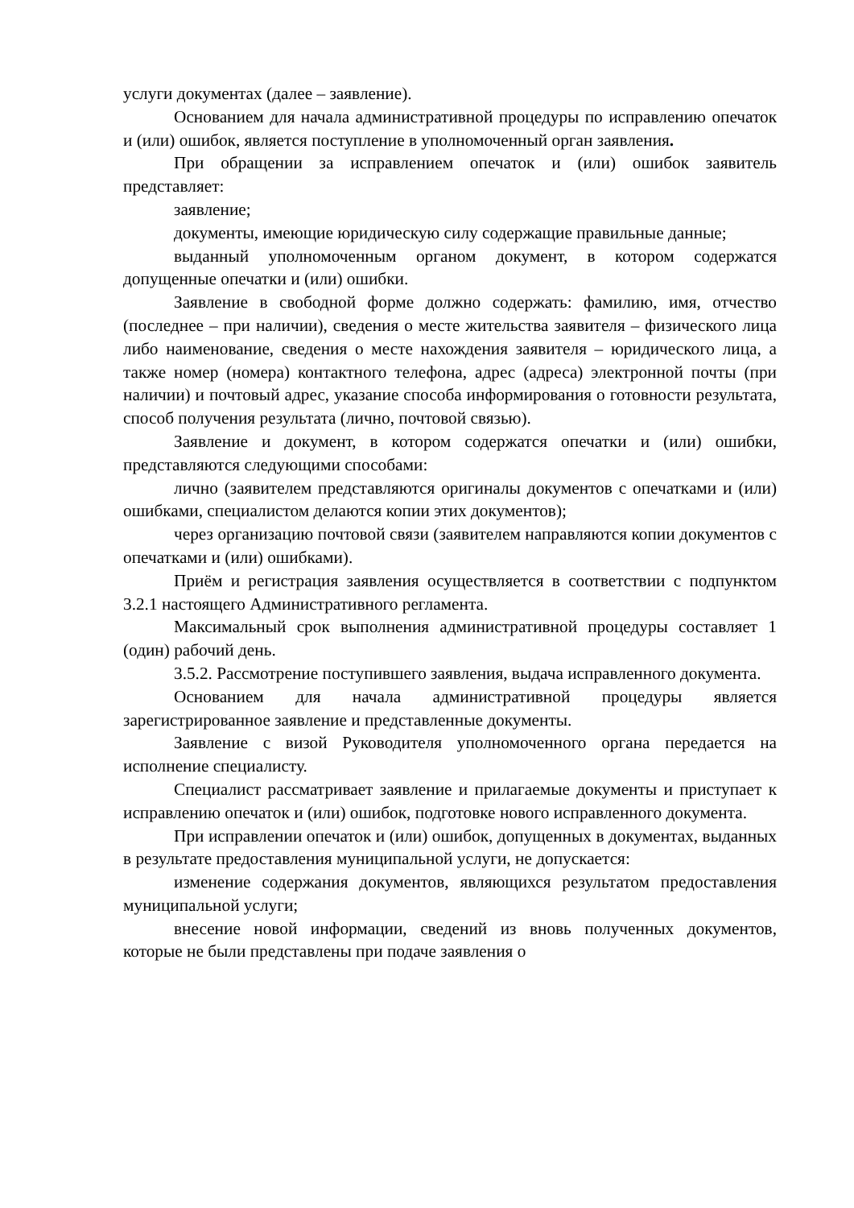услуги документах (далее – заявление).
Основанием для начала административной процедуры по исправлению опечаток и (или) ошибок, является поступление в уполномоченный орган заявления.
При обращении за исправлением опечаток и (или) ошибок заявитель представляет:
заявление;
документы, имеющие юридическую силу содержащие правильные данные;
выданный уполномоченным органом документ, в котором содержатся допущенные опечатки и (или) ошибки.
Заявление в свободной форме должно содержать: фамилию, имя, отчество (последнее – при наличии), сведения о месте жительства заявителя – физического лица либо наименование, сведения о месте нахождения заявителя – юридического лица, а также номер (номера) контактного телефона, адрес (адреса) электронной почты (при наличии) и почтовый адрес, указание способа информирования о готовности результата, способ получения результата (лично, почтовой связью).
Заявление и документ, в котором содержатся опечатки и (или) ошибки, представляются следующими способами:
лично (заявителем представляются оригиналы документов с опечатками и (или) ошибками, специалистом делаются копии этих документов);
через организацию почтовой связи (заявителем направляются копии документов с опечатками и (или) ошибками).
Приём и регистрация заявления осуществляется в соответствии с подпунктом 3.2.1 настоящего Административного регламента.
Максимальный срок выполнения административной процедуры составляет 1 (один) рабочий день.
3.5.2. Рассмотрение поступившего заявления, выдача исправленного документа.
Основанием для начала административной процедуры является зарегистрированное заявление и представленные документы.
Заявление с визой Руководителя уполномоченного органа передается на исполнение специалисту.
Специалист рассматривает заявление и прилагаемые документы и приступает к исправлению опечаток и (или) ошибок, подготовке нового исправленного документа.
При исправлении опечаток и (или) ошибок, допущенных в документах, выданных в результате предоставления муниципальной услуги, не допускается:
изменение содержания документов, являющихся результатом предоставления муниципальной услуги;
внесение новой информации, сведений из вновь полученных документов, которые не были представлены при подаче заявления о